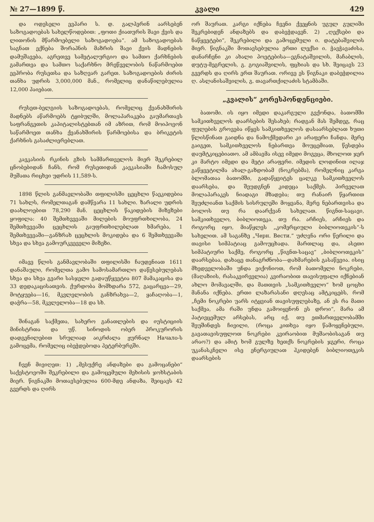№ 27—1899 წ. კვალი 429
და ოდესელი ევჰარი ს. დ. გალპერინ აარსებენ საზოგადოებას სახელწოდებით: „ფოთი ქიათურის შავი ქვის და ლითონის მწარმოებელი საზოგადოება“. ამ საზოგადოებას საგნათ ექნება შორაპნის მაზრის შავი ქვის მადნების დამუშავება, აგრეთვე სამეტალურგიო და სამთო ქარხნების გამართვა და სამთო საქარხნო მრეწველობის ნაწარმოებთ ევჰრობა რუსეთსა და საზღვარ გარეთ. საზოგადოების ძირის თანხა უდრის 3,000,000 მან., რომელიც დანაწილებულია 12,000 პაიებათ.
რუსეთ-ბელგიის საზოგადოებას, რომელიც ქვანახშირის მადნებს აწარმოებს ტყიბულში, მოლაპარაკება გაუმართავს საფრანგეთის კაპიტალისტებთან იმ აზრით, რომ მოიპოვონ საწარმოეთ თანხა ქვანახშირის წარმოებისა და ბრიკეტის ქარხნის გასაძლიერებლათ.
კავკასიის რკინის გზის სამმართველოს მიერ შეკრებილ ცნობებიდან ჩანს, რომ რუსეთიდან კავკასიაში ჩამოსულ მუშათა რიცხვი უდრის 11,589-ს.
1898 წლის განმავლობაში თფილისში ცეცხლი წაეკიდებია 71 სახლს, რომელთაგან დამწვარა 11 სახლი. ზარალი უდრის დაახლოებით 78,290 მან. ცეცხლის წაკიდების მიზეზები ყოფილა: 40 შემთხვევაში მილების მოუფრთხილობა, 24 შემთხვევაში ცეცხლის გაუფრთხილებლათ ხმარება, 1 შემთხვევაში—განზრახ ცეცხლის მოკიდება და 6 შემთხვევაში სხვა და სხვა გამოურკვეველი მიზეზი.
იმავე წლის განმავლობაში თფილისში ჩაუდენიათ 1611 დანაშაული, რომელთა გამო სამოსამართლო დაწესებულებას სხვა და სხვა გვარი სასჯელი გადაუწყვეტია 807 მამაკაცისა და 33 დედაკაცისათვის. ქურდობა მომხდარა 572, გაცარცვა—29, მოტყუება—16, მკვლელობის განზრახვა—2, ყაჩაღობა—1, დაჭრა—58, მკვლელობა—18 და სხ.
შინაგან საქმეთა, სახერო განათლების და იუსტიციის მინისტრთა და უწ. სინოდის ობერ პროკურორის დადგენილებით სრულიად აიკრძალა ჟურნალ Начало-ს გამოცემა, რომელიც იბეჭდებოდა პეტერბურგში.
ჩვენ მივიღეთ: 1) „მესუქრე ანდაზები და გამოცანები“ საქესტოვოში შეკრებილი და გამოცემული მეხისის ჯოხსტაბის მიერ. წიგნაკში მოთავსებულია 600-მდე ანდაზა, შეიცავს 42 გვერდს და ღირს
ორ შაურათ. კარგი იქნება ჩვენი ქვეყნის უგულ გულიში შეკრებიდენ ანდაზებს და დაბეჭდავენ. 2) „ღექსები და ნაწყვეტები“, შეკრებილი და გამოცემული ი. დატებაშვილის მიერ. წიგნაკში მოთავსებულია ერთი ლექსი ი. ჭავჭავაძისა, დანარჩენი კი ახალი პოეტებისა—ეგნატაშვილის, მაჩაბლის, დუტუ-მეგრელის, გ. გოგიაშვილის, ფცხიას და სხ. შეიცავს 23 გვერდს და ღირს ერთ შაურათ. ორივე ეს წიგნაკი დაბეჭდილია ღ. ასლანისაშვილის, გ. თავართქილაძის სტამბაში.
„კვალის“ კორესპონდენციები.
ბათომი. ის იყო იმედი დაკარგული გვქონდა, ბათომში სამკითხველოს დაარსების შესახებ; რადგან მას შემდეგ, რაც ფულების გროვება იწყეს სამკითხველოს დასაარსებლათ ხუთი წლისწინათ გაიდნა და ნამოქმედარი კი არაფერი ჩანდა. მერე გაიგეთ, სამკითხველოს ნებართვა მოუცემიათ, წესდება დაუმტკიცებიათო. ამ ამბავმა ისევ იმედი მოგვცა, მხოლოთ ჯერ კი მარტო იმედი და მეტი არაფერი. იმედის ლოდინით ილაჯ გაწყვეტილმა ახალ-გაზდობამ (ნოკრებმა), რომელნიც კარგა ბლომათაა ბათომში, გადაწყვიტეს ცალკე სამკითხველოს დაარსება, და შეუდგნენ კიდეცა საქმეს. პირველათ მოლაპარაკეს ნიადაგი მზადება; თუ რანაირ წყართით შეუძლიანთ საქმის სისრულეში მოყვანა, მერე ნებართვისა და ბოლოს თუ რა დაარქვან სახელათ. წიგნთ-საცავი, სამკითხველო, ბიბლიოთეკა, თუ რა. არჩიეს, არჩიეს და როგორც იყო, მიაწყლეს „კომერციული ბიბლიოთეკის“-ს სახელით. ამ საგანზე „Черн. Вести.“ უძღვნა ორი წერილი და თავისი სიმპატიაც გამოუცხადა. მართლაც და, ასეთი სიმპატიური საქმე, როგორც „წიგნთ-საცავ“ „ბიბლიოთეკის“ დაარსებაა, დახაცე თანაგრძნობა—დახმარების გასაწევია. ისიც მხედველობაში უნდა ვიქონიოთ, რომ ბათომელი ნოკრები, (მაღაზიის, რასაკვირველია) კვირაობით თავისუფალი იქნებიან ახლო მომავალში, და მათთვის „სამკითხველო“ ხომ ცოცხი მანანა იქნება. ერთი ლაზარასანი დღესაც ამტკიცებს, რომ „ჩემი ნოკრები უარს იტყვიან თავისუფლებაზე, ან ეს რა მათი საქმეა, ამა რაში უნდა გამოიყენონ ეს დროი“, მარა ამ პატივცემულ არსებას, არც იქ, თუ ეთმართველობამში შეუშინდეს ჩივილი, (როცა კითხვა იყო წამოყენებული, გავათავისუფლოთ ნოკრები კვირაობით მუშაობისაგან თუ არაო?) და ამიტ ხომ გულზე ხეთქს ნოკრების ჯგერი, როცა უკანასკნელი ისე ენერგიულათ ჰკიდებენ ბიბლიოთეკის დაარსების